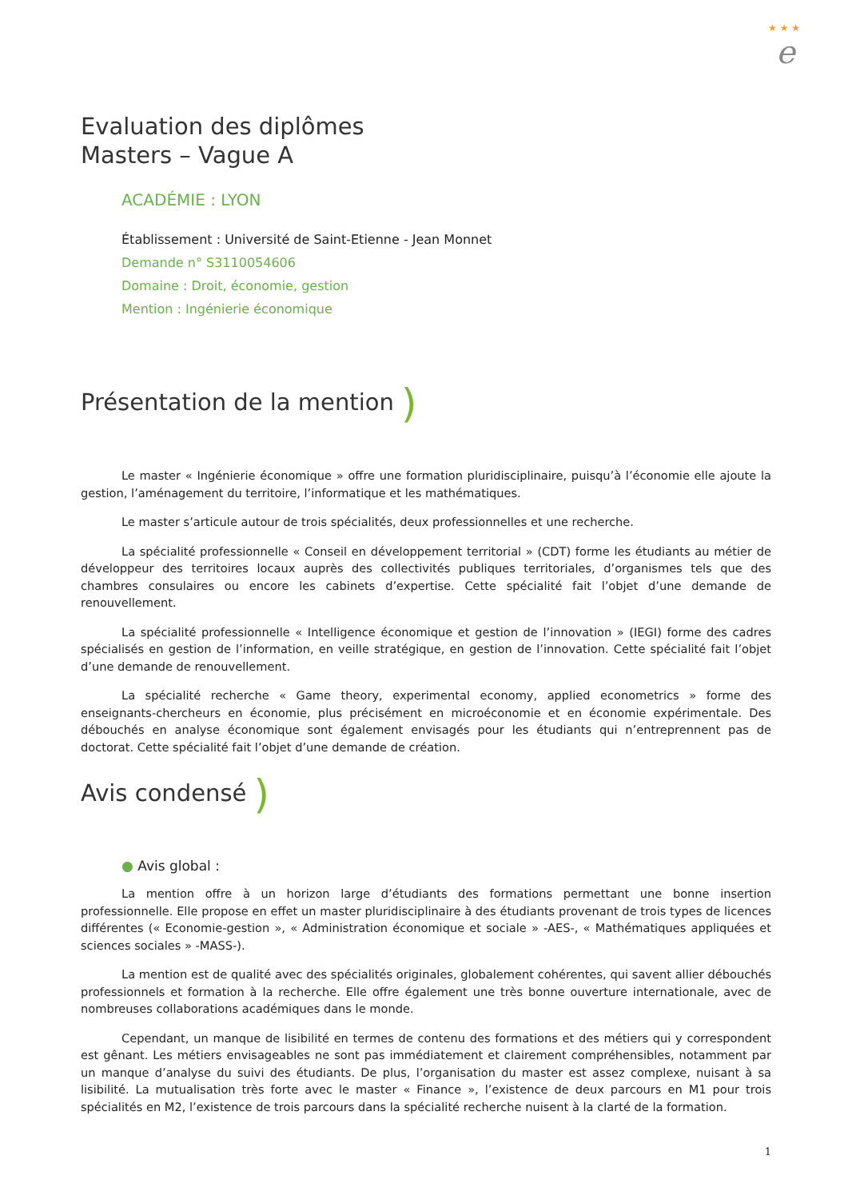★ ★ ★
e
Evaluation des diplômes
Masters – Vague A
ACADÉMIE : LYON
Établissement : Université de Saint-Etienne - Jean Monnet
Demande n° S3110054606
Domaine : Droit, économie, gestion
Mention : Ingénierie économique
Présentation de la mention )
Le master « Ingénierie économique » offre une formation pluridisciplinaire, puisqu’à l’économie elle ajoute la gestion, l’aménagement du territoire, l’informatique et les mathématiques.
Le master s’articule autour de trois spécialités, deux professionnelles et une recherche.
La spécialité professionnelle « Conseil en développement territorial » (CDT) forme les étudiants au métier de développeur des territoires locaux auprès des collectivités publiques territoriales, d’organismes tels que des chambres consulaires ou encore les cabinets d’expertise. Cette spécialité fait l’objet d’une demande de renouvellement.
La spécialité professionnelle « Intelligence économique et gestion de l’innovation » (IEGI) forme des cadres spécialisés en gestion de l’information, en veille stratégique, en gestion de l’innovation. Cette spécialité fait l’objet d’une demande de renouvellement.
La spécialité recherche « Game theory, experimental economy, applied econometrics » forme des enseignants-chercheurs en économie, plus précisément en microéconomie et en économie expérimentale. Des débouchés en analyse économique sont également envisagés pour les étudiants qui n’entreprennent pas de doctorat. Cette spécialité fait l’objet d’une demande de création.
Avis condensé )
● Avis global :
La mention offre à un horizon large d’étudiants des formations permettant une bonne insertion professionnelle. Elle propose en effet un master pluridisciplinaire à des étudiants provenant de trois types de licences différentes (« Economie-gestion », « Administration économique et sociale » -AES-, « Mathématiques appliquées et sciences sociales » -MASS-).
La mention est de qualité avec des spécialités originales, globalement cohérentes, qui savent allier débouchés professionnels et formation à la recherche. Elle offre également une très bonne ouverture internationale, avec de nombreuses collaborations académiques dans le monde.
Cependant, un manque de lisibilité en termes de contenu des formations et des métiers qui y correspondent est gênant. Les métiers envisageables ne sont pas immédiatement et clairement compréhensibles, notamment par un manque d’analyse du suivi des étudiants. De plus, l’organisation du master est assez complexe, nuisant à sa lisibilité. La mutualisation très forte avec le master « Finance », l’existence de deux parcours en M1 pour trois spécialités en M2, l’existence de trois parcours dans la spécialité recherche nuisent à la clarté de la formation.
1